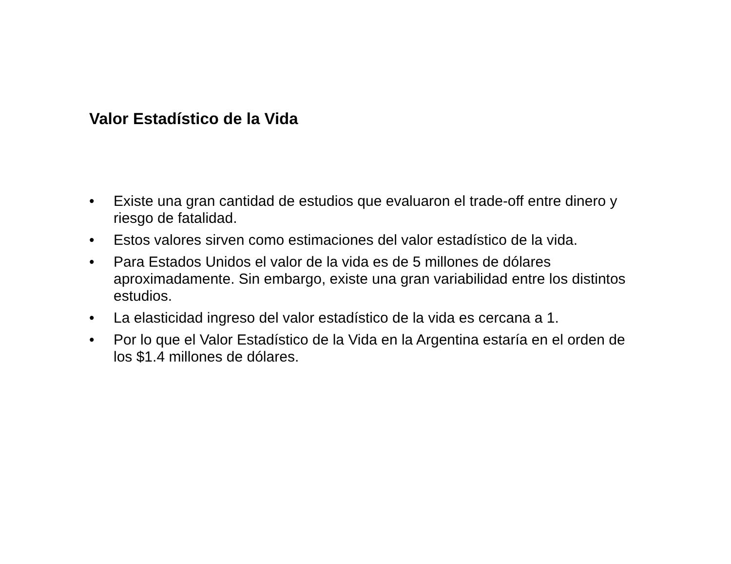Valor Estadístico de la Vida
• Existe una gran cantidad de estudios que evaluaron el trade-off entre dinero y riesgo de fatalidad.
• Estos valores sirven como estimaciones del valor estadístico de la vida.
• Para Estados Unidos el valor de la vida es de 5 millones de dólares aproximadamente. Sin embargo, existe una gran variabilidad entre los distintos estudios.
• La elasticidad ingreso del valor estadístico de la vida es cercana a 1.
• Por lo que el Valor Estadístico de la Vida en la Argentina estaría en el orden de los $1.4 millones de dólares.